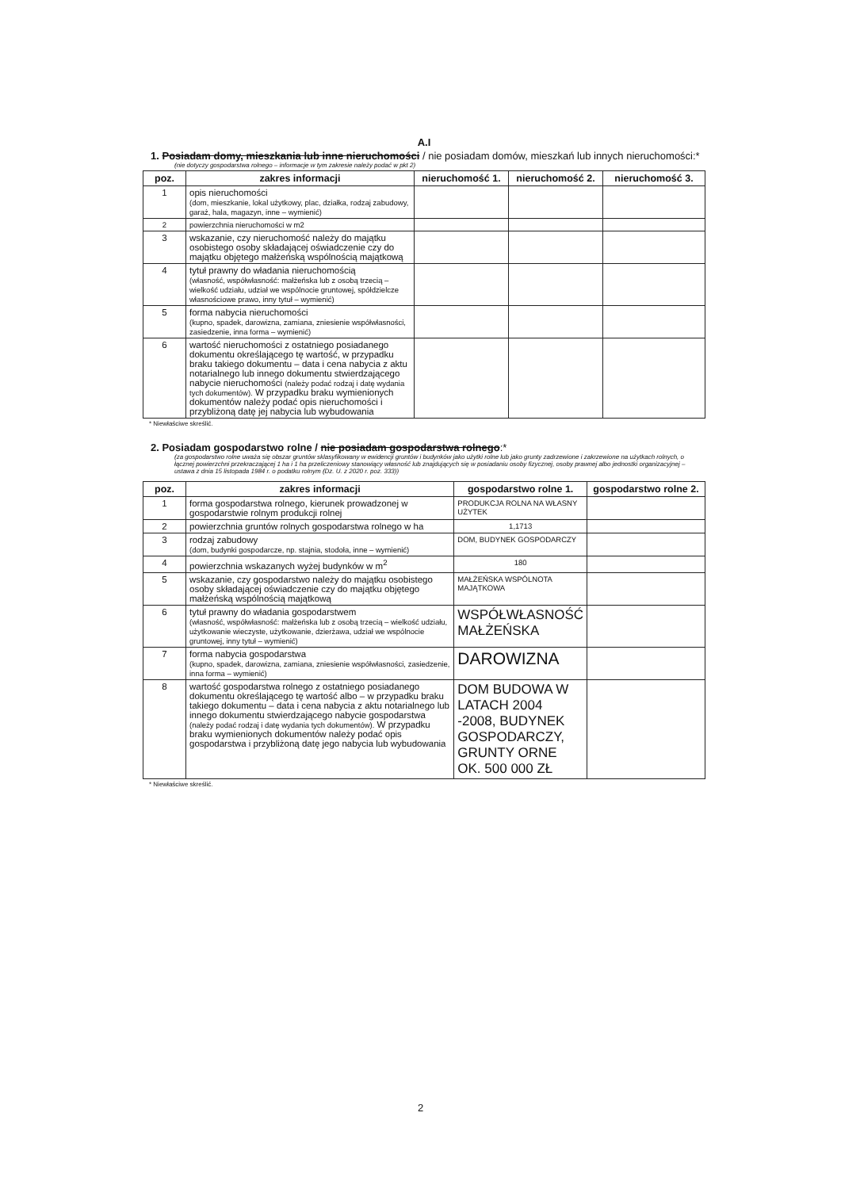A.I
1. Posiadam domy, mieszkania lub inne nieruchomości / nie posiadam domów, mieszkań lub innych nieruchomości:*
(nie dotyczy gospodarstwa rolnego – informacje w tym zakresie należy podać w pkt 2)
| poz. | zakres informacji | nieruchomość 1. | nieruchomość 2. | nieruchomość 3. |
| --- | --- | --- | --- | --- |
| 1 | opis nieruchomości (dom, mieszkanie, lokal użytkowy, plac, działka, rodzaj zabudowy, garaż, hala, magazyn, inne – wymienić) | | | |
| 2 | powierzchnia nieruchomości w m2 | | | |
| 3 | wskazanie, czy nieruchomość należy do majątku osobistego osoby składającej oświadczenie czy do majątku objętego małżeńską wspólnością majątkową | | | |
| 4 | tytuł prawny do władania nieruchomością (własność, współwłasność: małżeńska lub z osobą trzecią – wielkość udziału, udział we wspólnocie gruntowej, spółdzielcze własnościowe prawo, inny tytuł – wymienić) | | | |
| 5 | forma nabycia nieruchomości (kupno, spadek, darowizna, zamiana, zniesienie współwłasności, zasiedzenie, inna forma – wymienić) | | | |
| 6 | wartość nieruchomości z ostatniego posiadanego dokumentu określającego tę wartość, w przypadku braku takiego dokumentu – data i cena nabycia z aktu notarialnego lub innego dokumentu stwierdzającego nabycie nieruchomości (należy podać rodzaj i datę wydania tych dokumentów). W przypadku braku wymienionych dokumentów należy podać opis nieruchomości i przybliżoną datę jej nabycia lub wybudowania | | | |
* Niewłaściwe skreślić.
2. Posiadam gospodarstwo rolne / nie posiadam gospodarstwa rolnego:*
(za gospodarstwo rolne uważa się obszar gruntów sklasyfikowany w ewidencji gruntów i budynków jako użytki rolne lub jako grunty zadrzewione i zakrzewione na użytkach rolnych, o łącznej powierzchni przekraczającej 1 ha i 1 ha przeliczeniowy stanowiący własność lub znajdujących się w posiadaniu osoby fizycznej, osoby prawnej albo jednostki organizacyjnej – ustawa z dnia 15 listopada 1984 r. o podatku rolnym (Dz. U. z 2020 r. poz. 333))
| poz. | zakres informacji | gospodarstwo rolne 1. | gospodarstwo rolne 2. |
| --- | --- | --- | --- |
| 1 | forma gospodarstwa rolnego, kierunek prowadzonej w gospodarstwie rolnym produkcji rolnej | PRODUKCJA ROLNA NA WŁASNY UŻYTEK | |
| 2 | powierzchnia gruntów rolnych gospodarstwa rolnego w ha | 1,1713 | |
| 3 | rodzaj zabudowy (dom, budynki gospodarcze, np. stajnia, stodoła, inne – wymienić) | DOM, BUDYNEK GOSPODARCZY | |
| 4 | powierzchnia wskazanych wyżej budynków w m<sup>2</sup> | 180 | |
| 5 | wskazanie, czy gospodarstwo należy do majątku osobistego osoby składającej oświadczenie czy do majątku objętego małżeńską wspólnością majątkową | MAŁŻEŃSKA WSPÓLNOTA MAJĄTKOWA | |
| 6 | tytuł prawny do władania gospodarstwem (własność, współwłasność: małżeńska lub z osobą trzecią – wielkość udziału, użytkowanie wieczyste, użytkowanie, dzierżawa, udział we wspólnocie gruntowej, inny tytuł – wymienić) | WSPÓŁWŁASNOŚĆ MAŁŻEŃSKA | |
| 7 | forma nabycia gospodarstwa (kupno, spadek, darowizna, zamiana, zniesienie współwłasności, zasiedzenie, inna forma – wymienić) | DAROWIZNA | |
| 8 | wartość gospodarstwa rolnego z ostatniego posiadanego dokumentu określającego tę wartość albo – w przypadku braku takiego dokumentu – data i cena nabycia z aktu notarialnego lub innego dokumentu stwierdzającego nabycie gospodarstwa (należy podać rodzaj i datę wydania tych dokumentów). W przypadku braku wymienionych dokumentów należy podać opis gospodarstwa i przybliżoną datę jego nabycia lub wybudowania | DOM BUDOWA W LATACH 2004 -2008, BUDYNEK GOSPODARCZY, GRUNTY ORNE OK. 500 000 ZŁ | |
* Niewłaściwe skreślić.
2